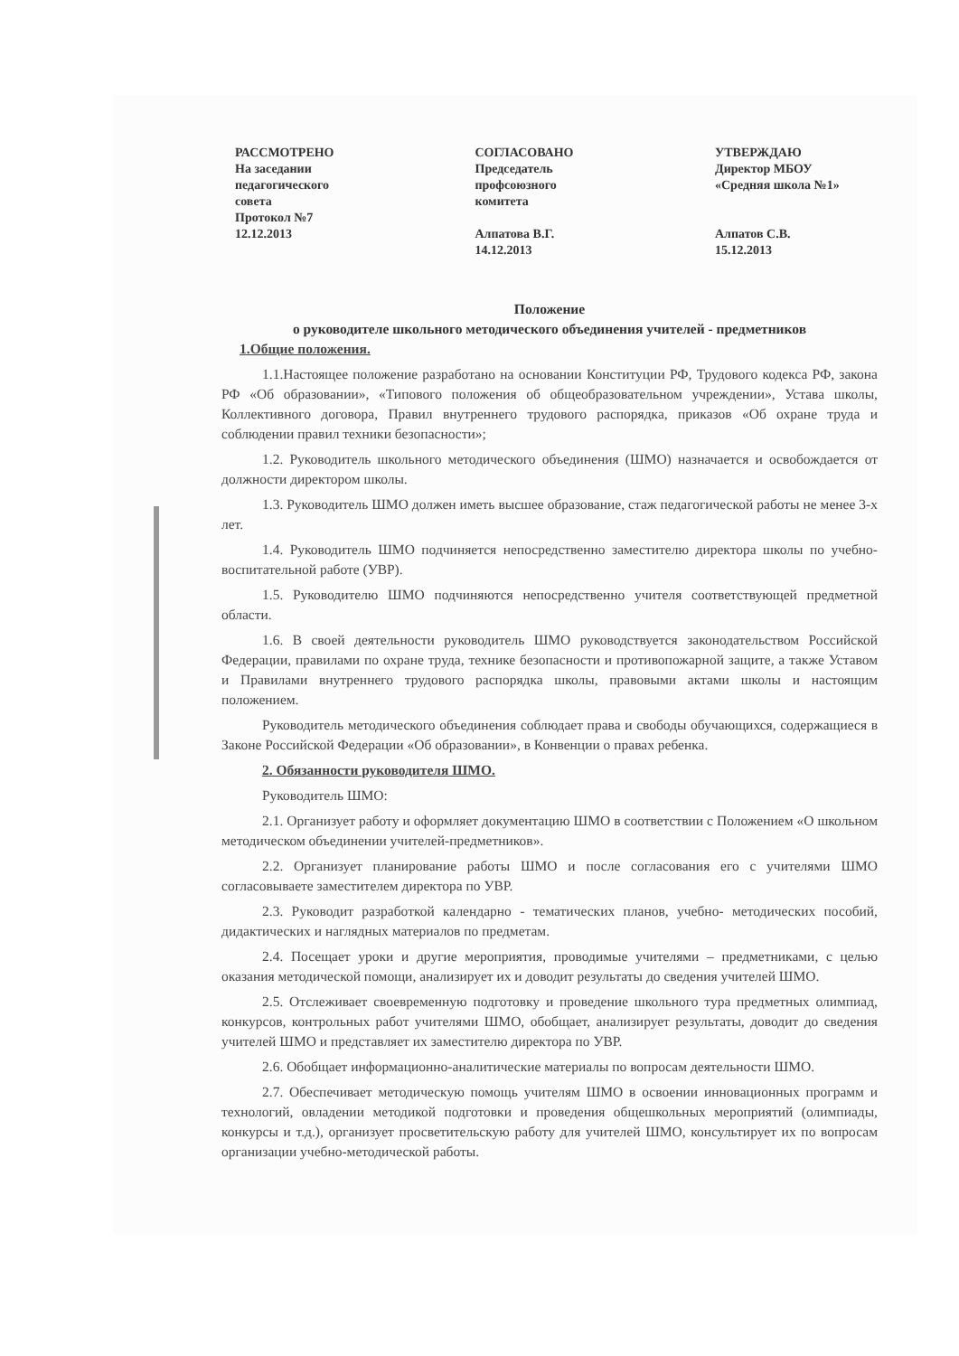РАССМОТРЕНО
На заседании
педагогического
совета
Протокол №7
12.12.2013
СОГЛАСОВАНО
Председатель
профсоюзного
комитета
Алпатова В.Г.
14.12.2013
УТВЕРЖДАЮ
Директор МБОУ
«Средняя школа №1»
Алпатов С.В.
15.12.2013
Положение
о руководителе школьного методического объединения учителей - предметников
1.Общие положения.
1.1.Настоящее положение разработано на основании Конституции РФ, Трудового кодекса РФ, закона РФ «Об образовании», «Типового положения об общеобразовательном учреждении», Устава школы, Коллективного договора, Правил внутреннего трудового распорядка, приказов «Об охране труда и соблюдении правил техники безопасности»;
1.2. Руководитель школьного методического объединения (ШМО) назначается и освобождается от должности директором школы.
1.3. Руководитель ШМО должен иметь высшее образование, стаж педагогической работы не менее 3-х лет.
1.4. Руководитель ШМО подчиняется непосредственно заместителю директора школы по учебно-воспитательной работе (УВР).
1.5. Руководителю ШМО подчиняются непосредственно учителя соответствующей предметной области.
1.6. В своей деятельности руководитель ШМО руководствуется законодательством Российской Федерации, правилами по охране труда, технике безопасности и противопожарной защите, а также Уставом и Правилами внутреннего трудового распорядка школы, правовыми актами школы и настоящим положением.
Руководитель методического объединения соблюдает права и свободы обучающихся, содержащиеся в Законе Российской Федерации «Об образовании», в Конвенции о правах ребенка.
2. Обязанности руководителя ШМО.
Руководитель ШМО:
2.1. Организует работу и оформляет документацию ШМО в соответствии с Положением «О школьном методическом объединении учителей-предметников».
2.2. Организует планирование работы ШМО и после согласования его с учителями ШМО согласовываете заместителем директора по УВР.
2.3. Руководит разработкой календарно - тематических планов, учебно- методических пособий, дидактических и наглядных материалов по предметам.
2.4. Посещает уроки и другие мероприятия, проводимые учителями – предметниками, с целью оказания методической помощи, анализирует их и доводит результаты до сведения учителей ШМО.
2.5. Отслеживает своевременную подготовку и проведение школьного тура предметных олимпиад, конкурсов, контрольных работ учителями ШМО, обобщает, анализирует результаты, доводит до сведения учителей ШМО и представляет их заместителю директора по УВР.
2.6. Обобщает информационно-аналитические материалы по вопросам деятельности ШМО.
2.7. Обеспечивает методическую помощь учителям ШМО в освоении инновационных программ и технологий, овладении методикой подготовки и проведения общешкольных мероприятий (олимпиады, конкурсы и т.д.), организует просветительскую работу для учителей ШМО, консультирует их по вопросам организации учебно-методической работы.